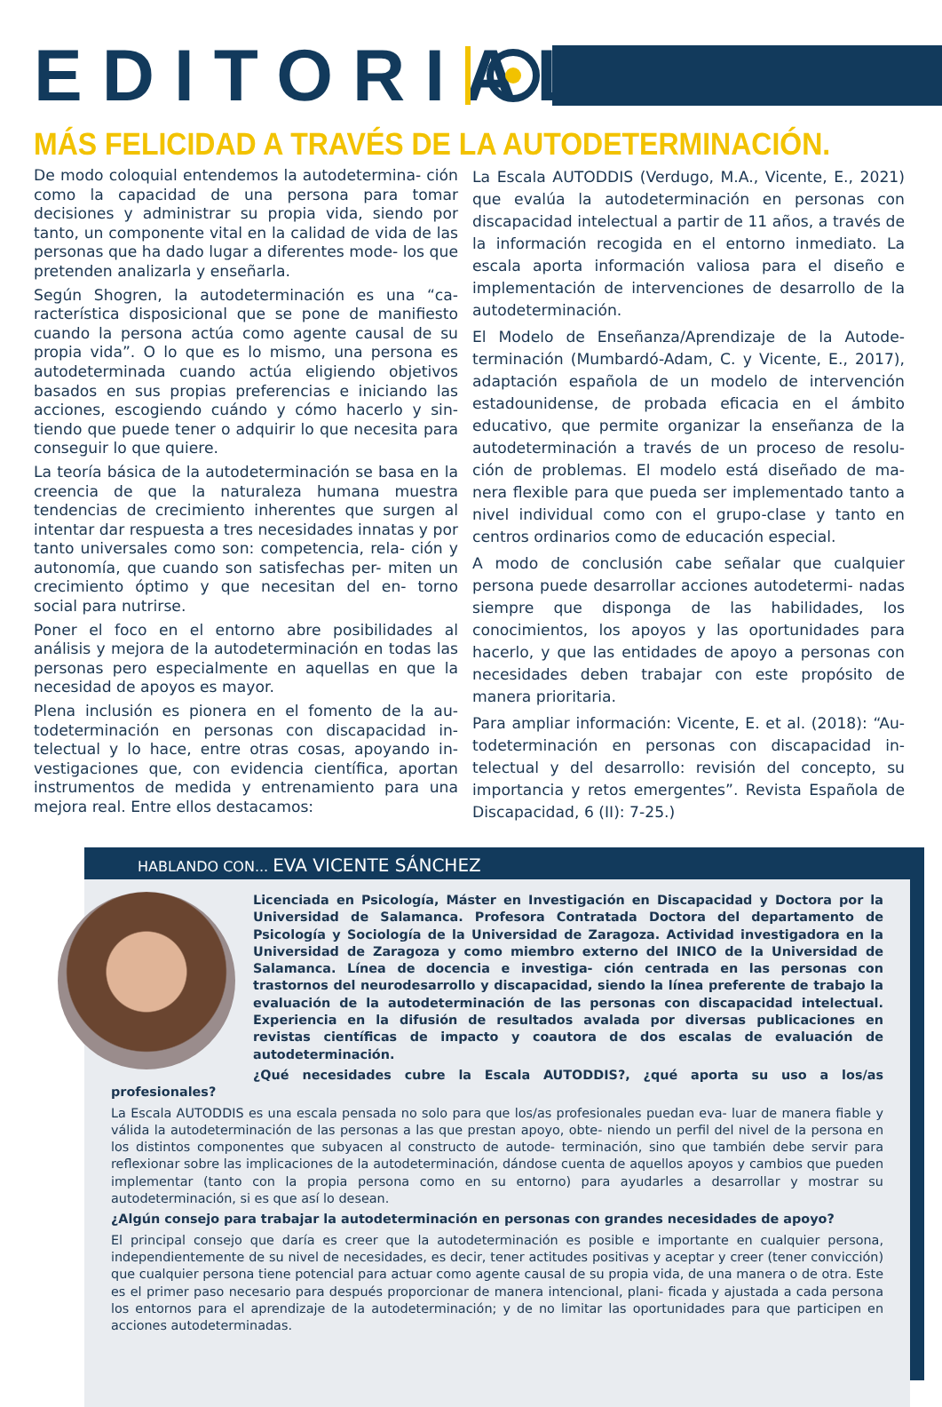EDITORIAL
MÁS FELICIDAD A TRAVÉS DE LA AUTODETERMINACIÓN.
De modo coloquial entendemos la autodetermina- ción como la capacidad de una persona para tomar decisiones y administrar su propia vida, siendo por tanto, un componente vital en la calidad de vida de las personas que ha dado lugar a diferentes mode- los que pretenden analizarla y enseñarla.
Según Shogren, la autodeterminación es una “ca- racterística disposicional que se pone de manifiesto cuando la persona actúa como agente causal de su propia vida”. O lo que es lo mismo, una persona es autodeterminada cuando actúa eligiendo objetivos basados en sus propias preferencias e iniciando las acciones, escogiendo cuándo y cómo hacerlo y sin- tiendo que puede tener o adquirir lo que necesita para conseguir lo que quiere.
La teoría básica de la autodeterminación se basa en la creencia de que la naturaleza humana muestra tendencias de crecimiento inherentes que surgen al intentar dar respuesta a tres necesidades innatas y por tanto universales como son: competencia, rela- ción y autonomía, que cuando son satisfechas per- miten un crecimiento óptimo y que necesitan del en- torno social para nutrirse.
Poner el foco en el entorno abre posibilidades al análisis y mejora de la autodeterminación en todas las personas pero especialmente en aquellas en que la necesidad de apoyos es mayor.
Plena inclusión es pionera en el fomento de la au- todeterminación en personas con discapacidad in- telectual y lo hace, entre otras cosas, apoyando in- vestigaciones que, con evidencia científica, aportan instrumentos de medida y entrenamiento para una mejora real. Entre ellos destacamos:
La Escala AUTODDIS (Verdugo, M.A., Vicente, E., 2021) que evalúa la autodeterminación en personas con discapacidad intelectual a partir de 11 años, a través de la información recogida en el entorno inmediato. La escala aporta información valiosa para el diseño e implementación de intervenciones de desarrollo de la autodeterminación.
El Modelo de Enseñanza/Aprendizaje de la Autode- terminación (Mumbardó-Adam, C. y Vicente, E., 2017), adaptación española de un modelo de intervención estadounidense, de probada eficacia en el ámbito educativo, que permite organizar la enseñanza de la autodeterminación a través de un proceso de resolu- ción de problemas. El modelo está diseñado de ma- nera flexible para que pueda ser implementado tanto a nivel individual como con el grupo-clase y tanto en centros ordinarios como de educación especial.
A modo de conclusión cabe señalar que cualquier persona puede desarrollar acciones autodetermi- nadas siempre que disponga de las habilidades, los conocimientos, los apoyos y las oportunidades para hacerlo, y que las entidades de apoyo a personas con necesidades deben trabajar con este propósito de manera prioritaria.
Para ampliar información: Vicente, E. et al. (2018): “Au- todeterminación en personas con discapacidad in- telectual y del desarrollo: revisión del concepto, su importancia y retos emergentes”. Revista Española de Discapacidad, 6 (II): 7-25.)
HABLANDO CON... EVA VICENTE SÁNCHEZ
Licenciada en Psicología, Máster en Investigación en Discapacidad y Doctora por la Universidad de Salamanca. Profesora Contratada Doctora del departamento de Psicología y Sociología de la Universidad de Zaragoza. Actividad investigadora en la Universidad de Zaragoza y como miembro externo del INICO de la Universidad de Salamanca. Línea de docencia e investiga- ción centrada en las personas con trastornos del neurodesarrollo y discapacidad, siendo la línea preferente de trabajo la evaluación de la autodeterminación de las personas con discapacidad intelectual. Experiencia en la difusión de resultados avalada por diversas publicaciones en revistas científicas de impacto y coautora de dos escalas de evaluación de autodeterminación.
¿Qué necesidades cubre la Escala AUTODDIS?, ¿qué aporta su uso a los/as profesionales?
La Escala AUTODDIS es una escala pensada no solo para que los/as profesionales puedan eva- luar de manera fiable y válida la autodeterminación de las personas a las que prestan apoyo, obte- niendo un perfil del nivel de la persona en los distintos componentes que subyacen al constructo de autode- terminación, sino que también debe servir para reflexionar sobre las implicaciones de la autodeterminación, dándose cuenta de aquellos apoyos y cambios que pueden implementar (tanto con la propia persona como en su entorno) para ayudarles a desarrollar y mostrar su autodeterminación, si es que así lo desean.
¿Algún consejo para trabajar la autodeterminación en personas con grandes necesidades de apoyo?
El principal consejo que daría es creer que la autodeterminación es posible e importante en cualquier persona, independientemente de su nivel de necesidades, es decir, tener actitudes positivas y aceptar y creer (tener convicción) que cualquier persona tiene potencial para actuar como agente causal de su propia vida, de una manera o de otra. Este es el primer paso necesario para después proporcionar de manera intencional, plani- ficada y ajustada a cada persona los entornos para el aprendizaje de la autodeterminación; y de no limitar las oportunidades para que participen en acciones autodeterminadas.